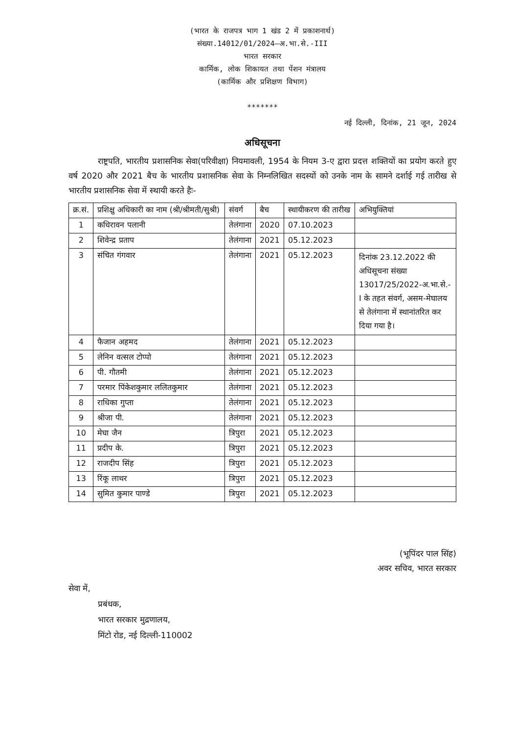(भारत के राजपत्र भाग 1 खंड 2 में प्रकाशनार्थ)
संख्या.14012/01/2024–अ.भा.से.-III
भारत सरकार
कार्मिक, लोक शिकायत तथा पेंशन मंत्रालय
(कार्मिक और प्रशिक्षण विभाग)
*******
नई दिल्ली, दिनांक, 21 जून, 2024
अधिसूचना
राष्ट्रपति, भारतीय प्रशासनिक सेवा(परिवीक्षा) नियमावली, 1954 के नियम 3-ए द्वारा प्रदत्त शक्तियों का प्रयोग करते हुए वर्ष 2020 और 2021 बैच के भारतीय प्रशासनिक सेवा के निम्नलिखित सदस्यों को उनके नाम के सामने दर्शाई गई तारीख से भारतीय प्रशासनिक सेवा में स्थायी करते हैः-
| क्र.सं. | प्रशिक्षु अधिकारी का नाम (श्री/श्रीमती/सुश्री) | संवर्ग | बैच | स्थायीकरण की तारीख | अभियुक्तियां |
| --- | --- | --- | --- | --- | --- |
| 1 | कधिरावन पलानी | तेलंगाना | 2020 | 07.10.2023 | |
| 2 | शिवेन्द्र प्रताप | तेलंगाना | 2021 | 05.12.2023 | |
| 3 | संचित गंगवार | तेलंगाना | 2021 | 05.12.2023 | दिनांक 23.12.2022 की अधिसूचना संख्या 13017/25/2022-अ.भा.से.-I के तहत संवर्ग, असम-मेघालय से तेलंगाना में स्थानांतरित कर दिया गया है। |
| 4 | फैजान अहमद | तेलंगाना | 2021 | 05.12.2023 | |
| 5 | लेनिन वत्सल टोप्पो | तेलंगाना | 2021 | 05.12.2023 | |
| 6 | पी. गौतमी | तेलंगाना | 2021 | 05.12.2023 | |
| 7 | परमार पिंकेशकुमार ललितकुमार | तेलंगाना | 2021 | 05.12.2023 | |
| 8 | राधिका गुप्ता | तेलंगाना | 2021 | 05.12.2023 | |
| 9 | श्रीजा पी. | तेलंगाना | 2021 | 05.12.2023 | |
| 10 | मेघा जैन | त्रिपुरा | 2021 | 05.12.2023 | |
| 11 | प्रदीप के. | त्रिपुरा | 2021 | 05.12.2023 | |
| 12 | राजदीप सिंह | त्रिपुरा | 2021 | 05.12.2023 | |
| 13 | रिंकू लाथर | त्रिपुरा | 2021 | 05.12.2023 | |
| 14 | सुमित कुमार पाण्डे | त्रिपुरा | 2021 | 05.12.2023 | |
(भूपिंदर पाल सिंह)
अवर सचिव, भारत सरकार
सेवा में,
प्रबंधक,
भारत सरकार मुद्रणालय,
मिंटो रोड, नई दिल्ली-110002